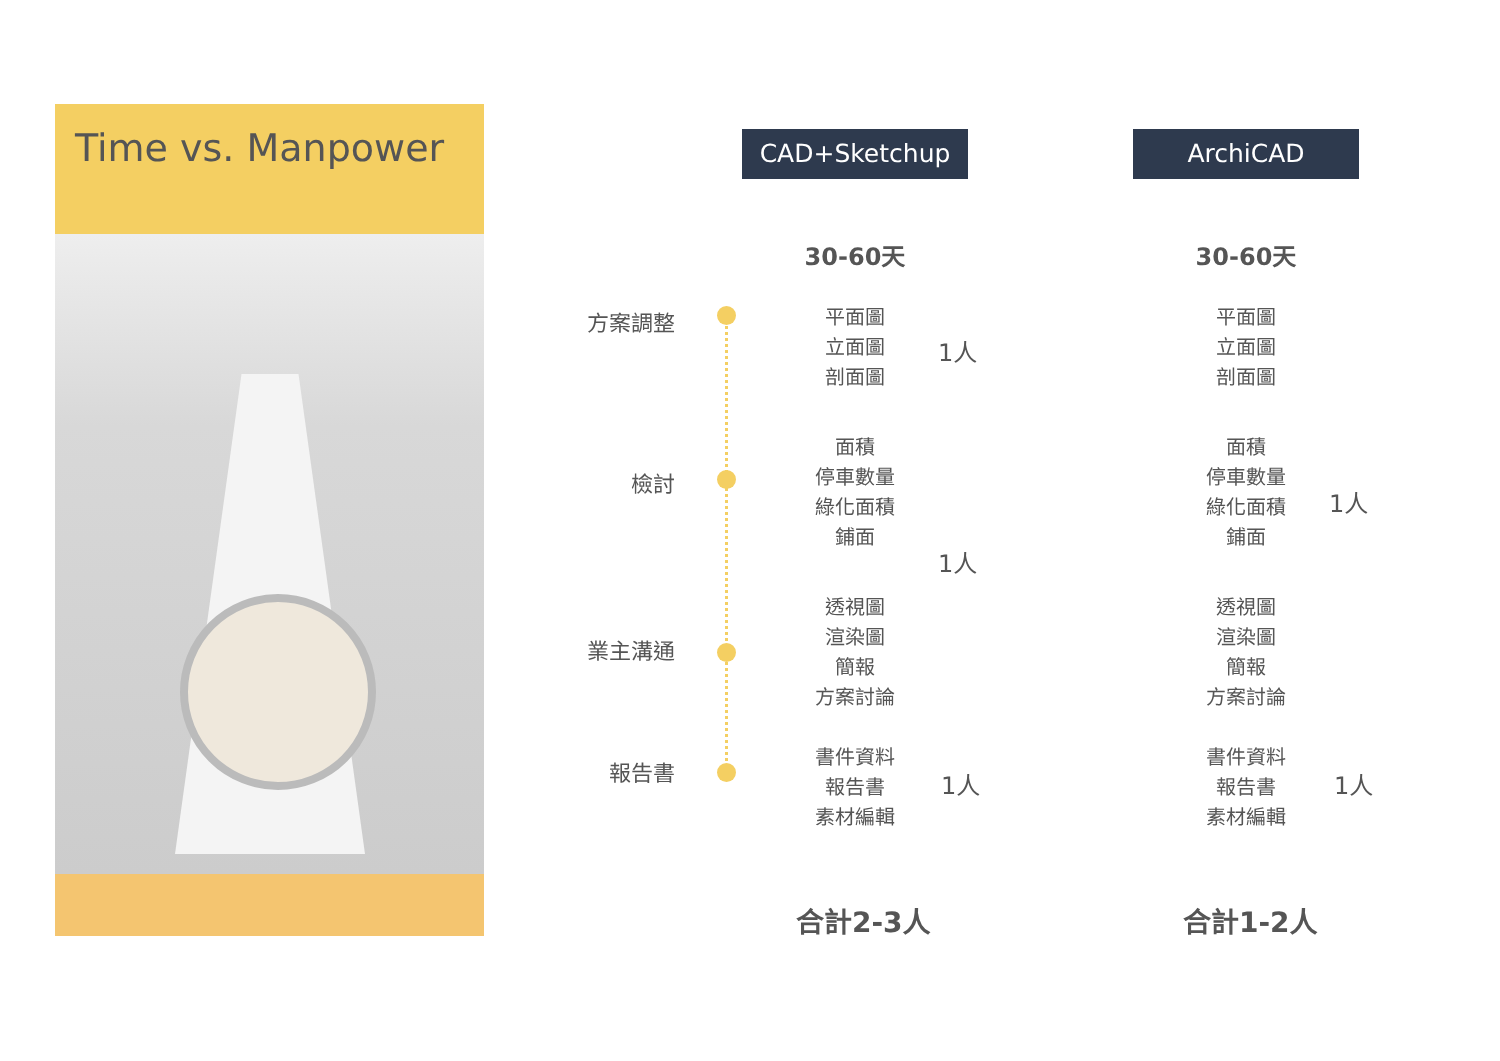Time vs. Manpower
方案調整
檢討
業主溝通
報告書
CAD+Sketchup
30-60天
平面圖
立面圖
剖面圖
面積
停車數量
綠化面積
鋪面
透視圖
渲染圖
簡報
方案討論
書件資料
報告書
素材編輯
1人
1人
1人
合計2-3人
ArchiCAD
30-60天
平面圖
立面圖
剖面圖
面積
停車數量
綠化面積
鋪面
透視圖
渲染圖
簡報
方案討論
書件資料
報告書
素材編輯
1人
1人
合計1-2人